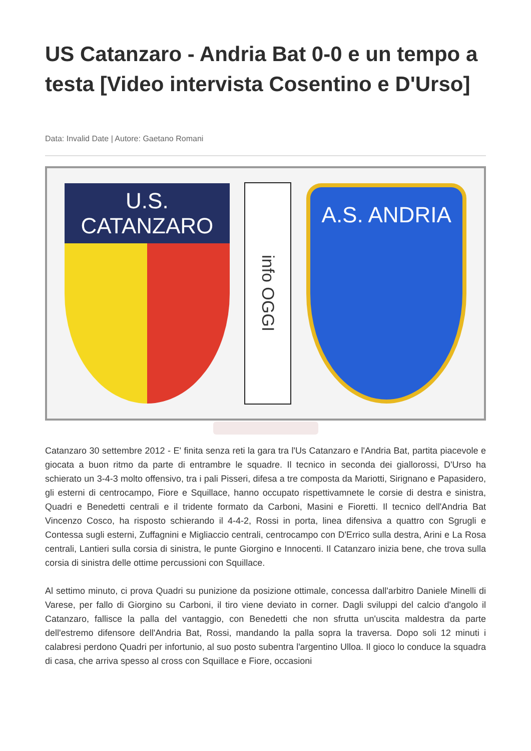US Catanzaro - Andria Bat 0-0 e un tempo a testa [Video intervista Cosentino e D'Urso]
Data: Invalid Date | Autore: Gaetano Romani
U.S. CATANZARO
info OGGI
A.S. ANDRIA
Catanzaro 30 settembre 2012 - E' finita senza reti la gara tra l'Us Catanzaro e l'Andria Bat, partita piacevole e giocata a buon ritmo da parte di entrambre le squadre. Il tecnico in seconda dei giallorossi, D'Urso ha schierato un 3-4-3 molto offensivo, tra i pali Pisseri, difesa a tre composta da Mariotti, Sirignano e Papasidero, gli esterni di centrocampo, Fiore e Squillace, hanno occupato rispettivamnete le corsie di destra e sinistra, Quadri e Benedetti centrali e il tridente formato da Carboni, Masini e Fioretti. Il tecnico dell'Andria Bat Vincenzo Cosco, ha risposto schierando il 4-4-2, Rossi in porta, linea difensiva a quattro con Sgrugli e Contessa sugli esterni, Zuffagnini e Migliaccio centrali, centrocampo con D'Errico sulla destra, Arini e La Rosa centrali, Lantieri sulla corsia di sinistra, le punte Giorgino e Innocenti. Il Catanzaro inizia bene, che trova sulla corsia di sinistra delle ottime percussioni con Squillace.
Al settimo minuto, ci prova Quadri su punizione da posizione ottimale, concessa dall'arbitro Daniele Minelli di Varese, per fallo di Giorgino su Carboni, il tiro viene deviato in corner. Dagli sviluppi del calcio d'angolo il Catanzaro, fallisce la palla del vantaggio, con Benedetti che non sfrutta un'uscita maldestra da parte dell'estremo difensore dell'Andria Bat, Rossi, mandando la palla sopra la traversa. Dopo soli 12 minuti i calabresi perdono Quadri per infortunio, al suo posto subentra l'argentino Ulloa. Il gioco lo conduce la squadra di casa, che arriva spesso al cross con Squillace e Fiore, occasioni